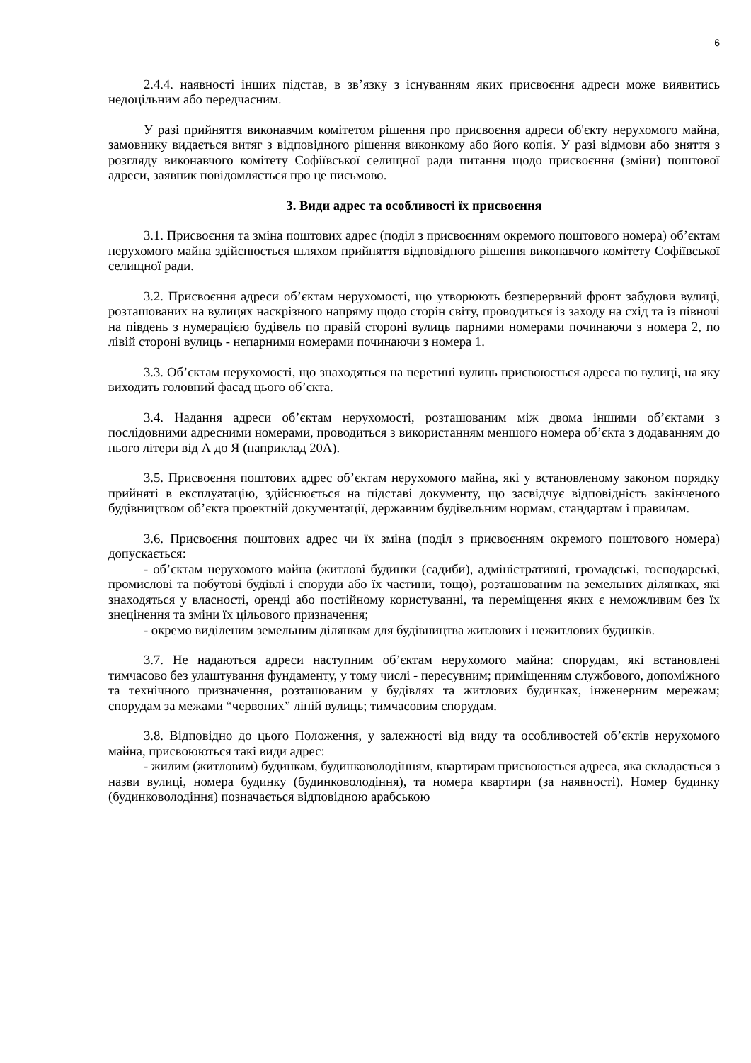6
2.4.4. наявності інших підстав, в зв’язку з існуванням яких присвоєння адреси може виявитись недоцільним або передчасним.
У разі прийняття виконавчим комітетом рішення про присвоєння адреси об'єкту нерухомого майна, замовнику видається витяг з відповідного рішення виконкому або його копія. У разі відмови або зняття з розгляду виконавчого комітету Софіївської селищної ради питання щодо присвоєння (зміни) поштової адреси, заявник повідомляється про це письмово.
3. Види адрес та особливості їх присвоєння
3.1. Присвоєння та зміна поштових адрес (поділ з присвоєнням окремого поштового номера) об’єктам нерухомого майна здійснюється шляхом прийняття відповідного рішення виконавчого комітету Софіївської селищної ради.
3.2. Присвоєння адреси об’єктам нерухомості, що утворюють безперервний фронт забудови вулиці, розташованих на вулицях наскрізного напряму щодо сторін світу, проводиться із заходу на схід та із півночі на південь з нумерацією будівель по правій стороні вулиць парними номерами починаючи з номера 2, по лівій стороні вулиць - непарними номерами починаючи з номера 1.
3.3. Об’єктам нерухомості, що знаходяться на перетині вулиць присвоюється адреса по вулиці, на яку виходить головний фасад цього об’єкта.
3.4. Надання адреси об’єктам нерухомості, розташованим між двома іншими об’єктами з послідовними адресними номерами, проводиться з використанням меншого номера об’єкта з додаванням до нього літери від А до Я (наприклад 20А).
3.5. Присвоєння поштових адрес об’єктам нерухомого майна, які у встановленому законом порядку прийняті в експлуатацію, здійснюється на підставі документу, що засвідчує відповідність закінченого будівництвом об’єкта проектній документації, державним будівельним нормам, стандартам і правилам.
3.6. Присвоєння поштових адрес чи їх зміна (поділ з присвоєнням окремого поштового номера) допускається:
- об’єктам нерухомого майна (житлові будинки (садиби), адміністративні, громадські, господарські, промислові та побутові будівлі і споруди або їх частини, тощо), розташованим на земельних ділянках, які знаходяться у власності, оренді або постійному користуванні, та переміщення яких є неможливим без їх знецінення та зміни їх цільового призначення;
- окремо виділеним земельним ділянкам для будівництва житлових і нежитлових будинків.
3.7. Не надаються адреси наступним об’єктам нерухомого майна: спорудам, які встановлені тимчасово без улаштування фундаменту, у тому числі - пересувним; приміщенням службового, допоміжного та технічного призначення, розташованим у будівлях та житлових будинках, інженерним мережам; спорудам за межами “червоних” ліній вулиць; тимчасовим спорудам.
3.8. Відповідно до цього Положення, у залежності від виду та особливостей об’єктів нерухомого майна, присвоюються такі види адрес:
- жилим (житловим) будинкам, будинковолодінням, квартирам присвоюється адреса, яка складається з назви вулиці, номера будинку (будинковолодіння), та номера квартири (за наявності). Номер будинку (будинковолодіння) позначається відповідною арабською